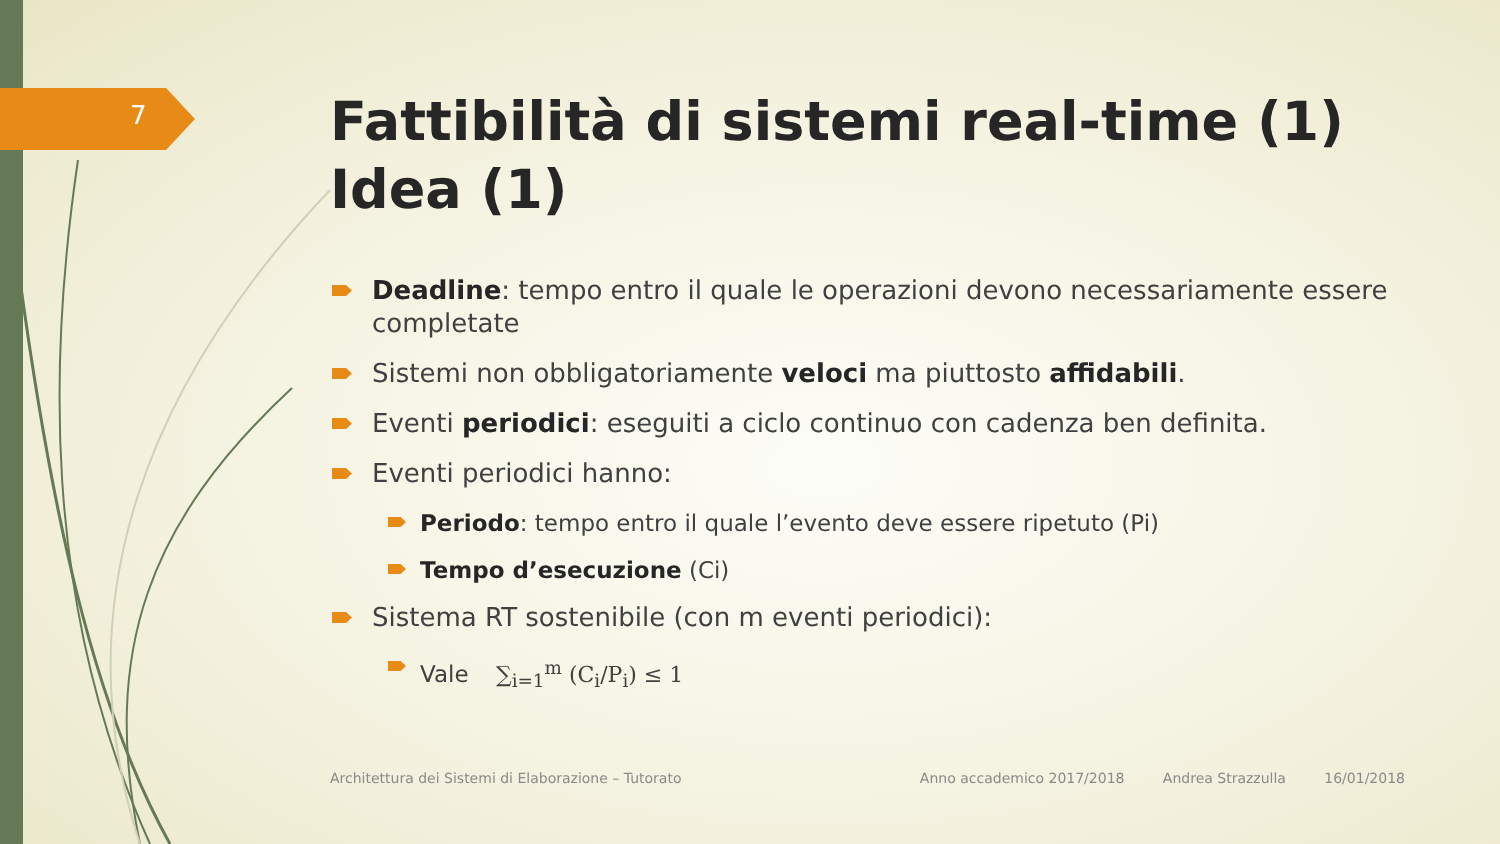7
Fattibilità di sistemi real-time (1)
Idea (1)
Deadline: tempo entro il quale le operazioni devono necessariamente essere completate
Sistemi non obbligatoriamente veloci ma piuttosto affidabili.
Eventi periodici: eseguiti a ciclo continuo con cadenza ben definita.
Eventi periodici hanno:
Periodo: tempo entro il quale l’evento deve essere ripetuto (Pi)
Tempo d’esecuzione (Ci)
Sistema RT sostenibile (con m eventi periodici):
Vale ∑<sub>i=1</sub><sup>m</sup> (C<sub>i</sub>/P<sub>i</sub>) ≤ 1
Architettura dei Sistemi di Elaborazione – Tutorato Anno accademico 2017/2018 Andrea Strazzulla 16/01/2018